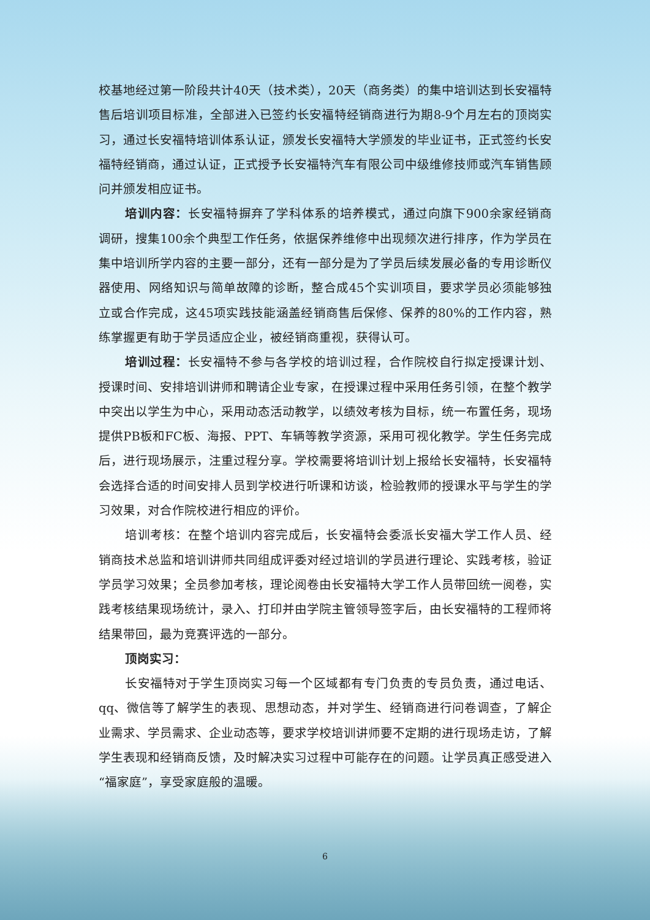校基地经过第一阶段共计40天（技术类），20天（商务类）的集中培训达到长安福特售后培训项目标准，全部进入已签约长安福特经销商进行为期8-9个月左右的顶岗实习，通过长安福特培训体系认证，颁发长安福特大学颁发的毕业证书，正式签约长安福特经销商，通过认证，正式授予长安福特汽车有限公司中级维修技师或汽车销售顾问并颁发相应证书。
培训内容：长安福特摒弃了学科体系的培养模式，通过向旗下900余家经销商调研，搜集100余个典型工作任务，依据保养维修中出现频次进行排序，作为学员在集中培训所学内容的主要一部分，还有一部分是为了学员后续发展必备的专用诊断仪器使用、网络知识与简单故障的诊断，整合成45个实训项目，要求学员必须能够独立或合作完成，这45项实践技能涵盖经销商售后保修、保养的80%的工作内容，熟练掌握更有助于学员适应企业，被经销商重视，获得认可。
培训过程：长安福特不参与各学校的培训过程，合作院校自行拟定授课计划、授课时间、安排培训讲师和聘请企业专家，在授课过程中采用任务引领，在整个教学中突出以学生为中心，采用动态活动教学，以绩效考核为目标，统一布置任务，现场提供PB板和FC板、海报、PPT、车辆等教学资源，采用可视化教学。学生任务完成后，进行现场展示，注重过程分享。学校需要将培训计划上报给长安福特，长安福特会选择合适的时间安排人员到学校进行听课和访谈，检验教师的授课水平与学生的学习效果，对合作院校进行相应的评价。
培训考核：在整个培训内容完成后，长安福特会委派长安福大学工作人员、经销商技术总监和培训讲师共同组成评委对经过培训的学员进行理论、实践考核，验证学员学习效果；全员参加考核，理论阅卷由长安福特大学工作人员带回统一阅卷，实践考核结果现场统计，录入、打印并由学院主管领导签字后，由长安福特的工程师将结果带回，最为竞赛评选的一部分。
顶岗实习：
长安福特对于学生顶岗实习每一个区域都有专门负责的专员负责，通过电话、qq、微信等了解学生的表现、思想动态，并对学生、经销商进行问卷调查，了解企业需求、学员需求、企业动态等，要求学校培训讲师要不定期的进行现场走访，了解学生表现和经销商反馈，及时解决实习过程中可能存在的问题。让学员真正感受进入“福家庭”，享受家庭般的温暖。
6